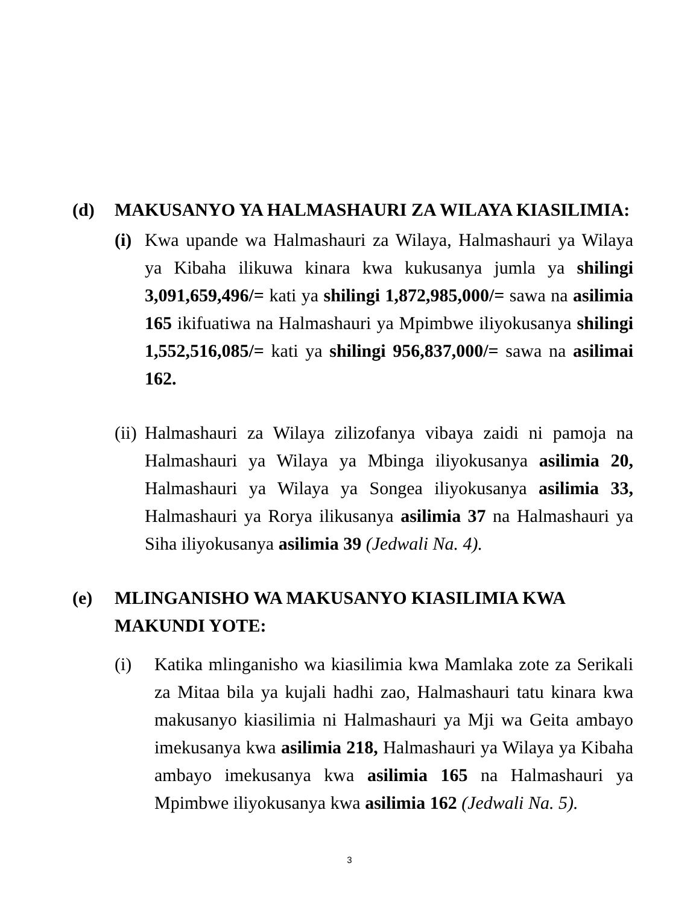(d) MAKUSANYO YA HALMASHAURI ZA WILAYA KIASILIMIA:
(i) Kwa upande wa Halmashauri za Wilaya, Halmashauri ya Wilaya ya Kibaha ilikuwa kinara kwa kukusanya jumla ya shilingi 3,091,659,496/= kati ya shilingi 1,872,985,000/= sawa na asilimia 165 ikifuatiwa na Halmashauri ya Mpimbwe iliyokusanya shilingi 1,552,516,085/= kati ya shilingi 956,837,000/= sawa na asilimai 162.
(ii) Halmashauri za Wilaya zilizofanya vibaya zaidi ni pamoja na Halmashauri ya Wilaya ya Mbinga iliyokusanya asilimia 20, Halmashauri ya Wilaya ya Songea iliyokusanya asilimia 33, Halmashauri ya Rorya ilikusanya asilimia 37 na Halmashauri ya Siha iliyokusanya asilimia 39 (Jedwali Na. 4).
(e) MLINGANISHO WA MAKUSANYO KIASILIMIA KWA MAKUNDI YOTE:
(i) Katika mlinganisho wa kiasilimia kwa Mamlaka zote za Serikali za Mitaa bila ya kujali hadhi zao, Halmashauri tatu kinara kwa makusanyo kiasilimia ni Halmashauri ya Mji wa Geita ambayo imekusanya kwa asilimia 218, Halmashauri ya Wilaya ya Kibaha ambayo imekusanya kwa asilimia 165 na Halmashauri ya Mpimbwe iliyokusanya kwa asilimia 162 (Jedwali Na. 5).
3